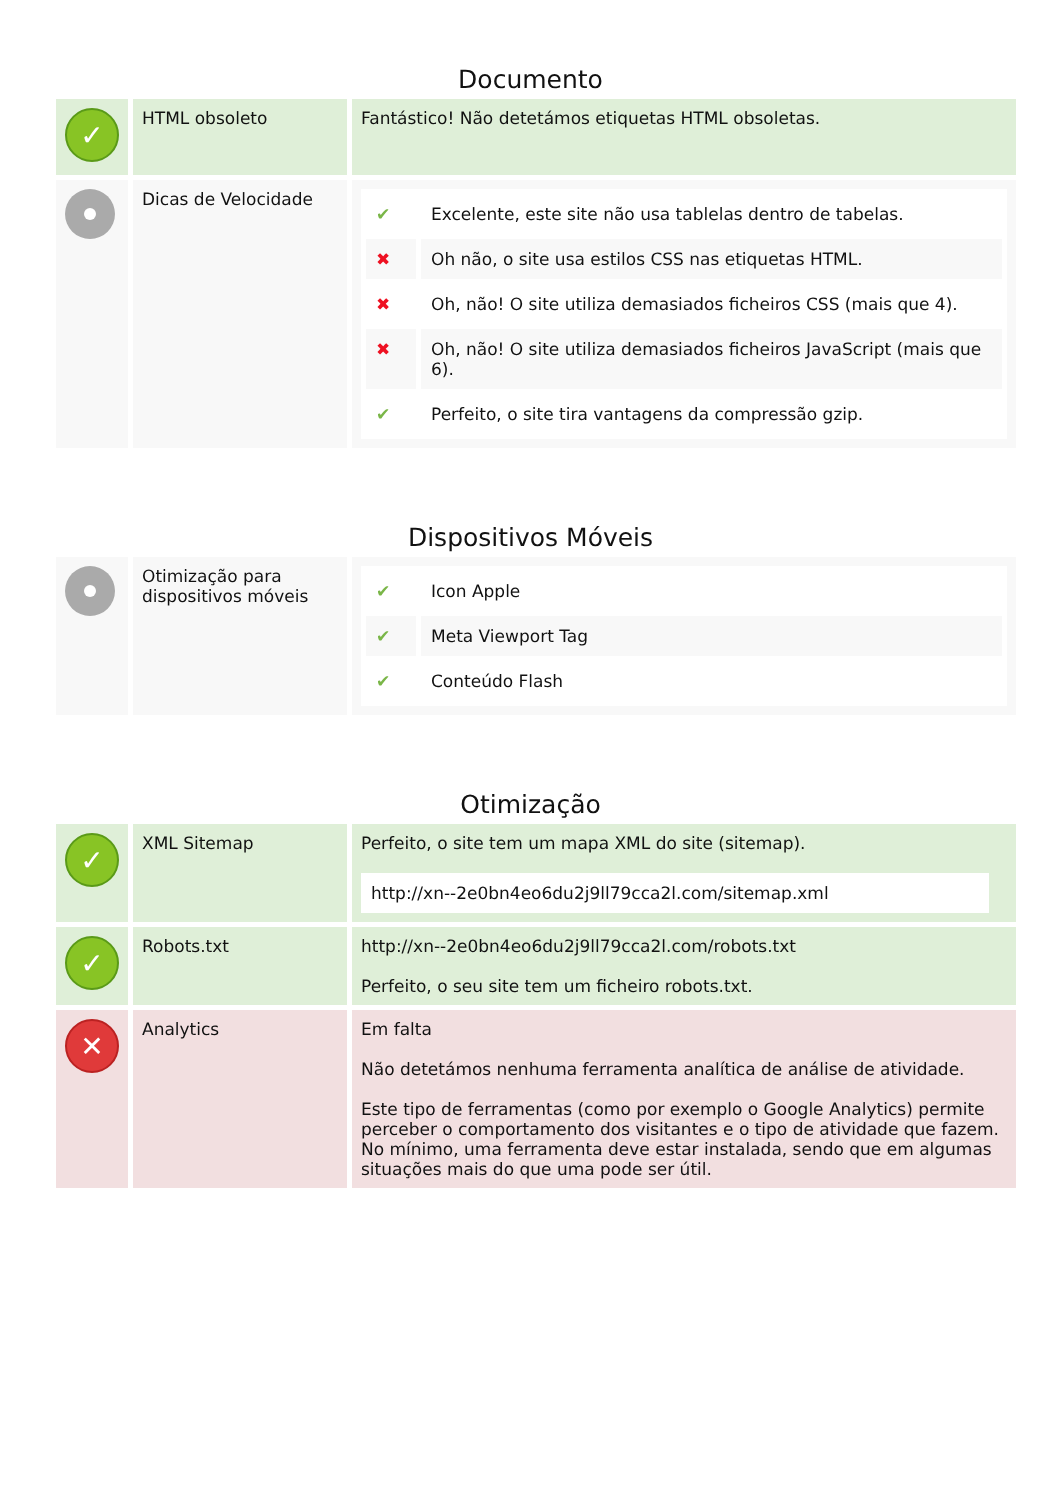Documento
| ✓ | HTML obsoleto | Fantástico! Não detetámos etiquetas HTML obsoletas. |
| | Dicas de Velocidade | / ✔ / Excelente, este site não usa tablelas dentro de tabelas. / / ✖ / Oh não, o site usa estilos CSS nas etiquetas HTML. / / ✖ / Oh, não! O site utiliza demasiados ficheiros CSS (mais que 4). / / ✖ / Oh, não! O site utiliza demasiados ficheiros JavaScript (mais que 6). / / ✔ / Perfeito, o site tira vantagens da compressão gzip. / |
Dispositivos Móveis
| | Otimização para dispositivos móveis | / ✔ / Icon Apple / / ✔ / Meta Viewport Tag / / ✔ / Conteúdo Flash / |
Otimização
| ✓ | XML Sitemap | Perfeito, o site tem um mapa XML do site (sitemap). http://xn--2e0bn4eo6du2j9ll79cca2l.com/sitemap.xml |
| ✓ | Robots.txt | http://xn--2e0bn4eo6du2j9ll79cca2l.com/robots.txt Perfeito, o seu site tem um ficheiro robots.txt. |
| ✕ | Analytics | Em falta Não detetámos nenhuma ferramenta analítica de análise de atividade. Este tipo de ferramentas (como por exemplo o Google Analytics) permite perceber o comportamento dos visitantes e o tipo de atividade que fazem. No mínimo, uma ferramenta deve estar instalada, sendo que em algumas situações mais do que uma pode ser útil. |